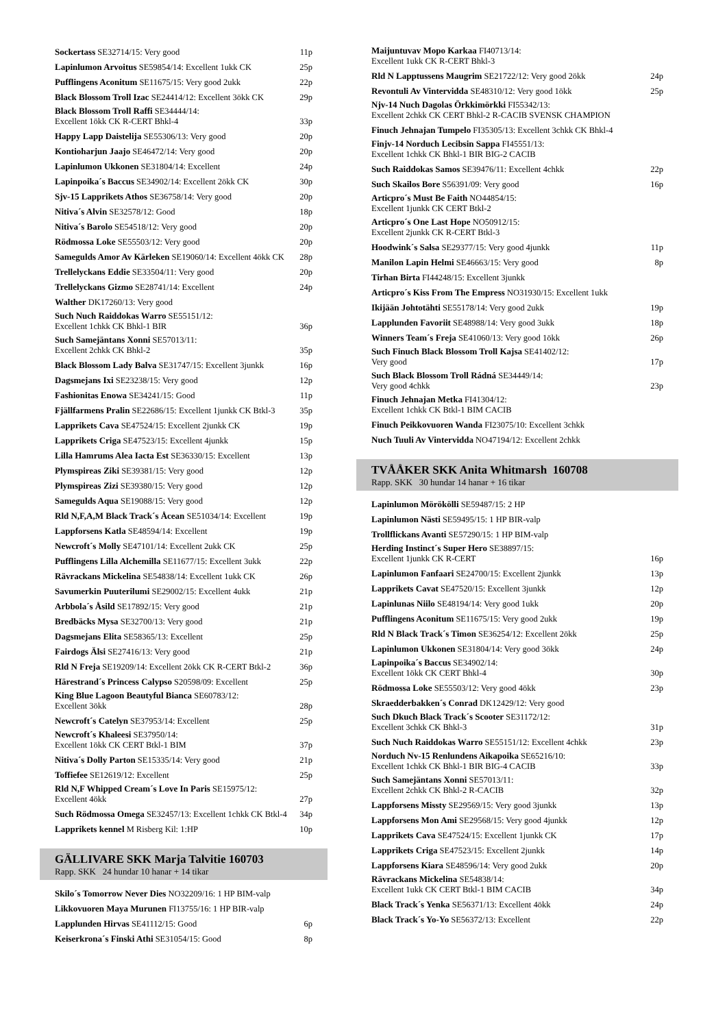Sockertass SE32714/15: Very good 11p
Lapinlumon Arvoitus SE59854/14: Excellent 1ukk CK 25p
Pufflingens Aconitum SE11675/15: Very good 2ukk 22p
Black Blossom Troll Izac SE24414/12: Excellent 3ökk CK 29p
Black Blossom Troll Raffi SE34444/14:
Excellent 1ökk CK R-CERT Bhkl-4 33p
Happy Lapp Daistelija SE55306/13: Very good 20p
Kontioharjun Jaajo SE46472/14: Very good 20p
Lapinlumon Ukkonen SE31804/14: Excellent 24p
Lapinpoika´s Baccus SE34902/14: Excellent 2ökk CK 30p
Sjv-15 Lapprikets Athos SE36758/14: Very good 20p
Nitiva´s Alvin SE32578/12: Good 18p
Nitiva´s Barolo SE54518/12: Very good 20p
Rödmossa Loke SE55503/12: Very good 20p
Samegulds Amor Av Kärleken SE19060/14: Excellent 4ökk CK 28p
Trellelyckans Eddie SE33504/11: Very good 20p
Trellelyckans Gizmo SE28741/14: Excellent 24p
Walther DK17260/13: Very good
Such Nuch Raiddokas Warro SE55151/12:
Excellent 1chkk CK Bhkl-1 BIR 36p
Such Samejäntans Xonni SE57013/11:
Excellent 2chkk CK Bhkl-2 35p
Black Blossom Lady Balva SE31747/15: Excellent 3junkk 16p
Dagsmejans Ixi SE23238/15: Very good 12p
Fashionitas Enowa SE34241/15: Good 11p
Fjällfarmens Pralin SE22686/15: Excellent 1junkk CK Btkl-3 35p
Lapprikets Cava SE47524/15: Excellent 2junkk CK 19p
Lapprikets Criga SE47523/15: Excellent 4junkk 15p
Lilla Hamrums Alea Iacta Est SE36330/15: Excellent 13p
Plymspireas Ziki SE39381/15: Very good 12p
Plymspireas Zizi SE39380/15: Very good 12p
Samegulds Aqua SE19088/15: Very good 12p
Rld N,F,A,M Black Track´s Åcean SE51034/14: Excellent 19p
Lappforsens Katla SE48594/14: Excellent 19p
Newcroft´s Molly SE47101/14: Excellent 2ukk CK 25p
Pufflingens Lilla Alchemilla SE11677/15: Excellent 3ukk 22p
Rävrackans Mickelina SE54838/14: Excellent 1ukk CK 26p
Savumerkin Puuterilumi SE29002/15: Excellent 4ukk 21p
Arbbola´s Åsild SE17892/15: Very good 21p
Bredbäcks Mysa SE32700/13: Very good 21p
Dagsmejans Elita SE58365/13: Excellent 25p
Fairdogs Älsi SE27416/13: Very good 21p
Rld N Freja SE19209/14: Excellent 2ökk CK R-CERT Btkl-2 36p
Härestrand´s Princess Calypso S20598/09: Excellent 25p
King Blue Lagoon Beautyful Bianca SE60783/12:
Excellent 3ökk 28p
Newcroft´s Catelyn SE37953/14: Excellent 25p
Newcroft´s Khaleesi SE37950/14:
Excellent 1ökk CK CERT Btkl-1 BIM 37p
Nitiva´s Dolly Parton SE15335/14: Very good 21p
Toffiefee SE12619/12: Excellent 25p
Rld N,F Whipped Cream´s Love In Paris SE15975/12:
Excellent 4ökk 27p
Such Rödmossa Omega SE32457/13: Excellent 1chkk CK Btkl-4 34p
Lapprikets kennel M Risberg Kil: 1:HP 10p
GÄLLIVARE SKK Marja Talvitie 160703
Rapp. SKK 24 hundar 10 hanar + 14 tikar
Skilo´s Tomorrow Never Dies NO32209/16: 1 HP BIM-valp
Likkovuoren Maya Murunen FI13755/16: 1 HP BIR-valp
Lapplunden Hirvas SE41112/15: Good 6p
Keiserkrona´s Finski Athi SE31054/15: Good 8p
Maijuntuvav Mopo Karkaa FI40713/14:
Excellent 1ukk CK R-CERT Bhkl-3
Rld N Lapptussens Maugrim SE21722/12: Very good 2ökk 24p
Revontuli Av Vintervidda SE48310/12: Very good 1ökk 25p
Njv-14 Nuch Dagolas Örkkimörkki FI55342/13:
Excellent 2chkk CK CERT Bhkl-2 R-CACIB SVENSK CHAMPION
Finuch Jehnajan Tumpelo FI35305/13: Excellent 3chkk CK Bhkl-4
Finjv-14 Norduch Lecibsin Sappa FI45551/13:
Excellent 1chkk CK Bhkl-1 BIR BIG-2 CACIB
Such Raiddokas Samos SE39476/11: Excellent 4chkk 22p
Such Skailos Bore S56391/09: Very good 16p
Articpro´s Must Be Faith NO44854/15:
Excellent 1junkk CK CERT Btkl-2
Articpro´s One Last Hope NO50912/15:
Excellent 2junkk CK R-CERT Btkl-3
Hoodwink´s Salsa SE29377/15: Very good 4junkk 11p
Manilon Lapin Helmi SE46663/15: Very good 8p
Tirhan Birta FI44248/15: Excellent 3junkk
Articpro´s Kiss From The Empress NO31930/15: Excellent 1ukk
Ikijään Johtotähti SE55178/14: Very good 2ukk 19p
Lapplunden Favoriit SE48988/14: Very good 3ukk 18p
Winners Team´s Freja SE41060/13: Very good 1ökk 26p
Such Finuch Black Blossom Troll Kajsa SE41402/12:
Very good 17p
Such Black Blossom Troll Rádná SE34449/14:
Very good 4chkk 23p
Finuch Jehnajan Metka FI41304/12:
Excellent 1chkk CK Btkl-1 BIM CACIB
Finuch Peikkovuoren Wanda FI23075/10: Excellent 3chkk
Nuch Tuuli Av Vintervidda NO47194/12: Excellent 2chkk
TVÅÅKER SKK Anita Whitmarsh 160708
Rapp. SKK 30 hundar 14 hanar + 16 tikar
Lapinlumon Mörökölli SE59487/15: 2 HP
Lapinlumon Nästi SE59495/15: 1 HP BIR-valp
Trollflickans Avanti SE57290/15: 1 HP BIM-valp
Herding Instinct´s Super Hero SE38897/15:
Excellent 1junkk CK R-CERT 16p
Lapinlumon Fanfaari SE24700/15: Excellent 2junkk 13p
Lapprikets Cavat SE47520/15: Excellent 3junkk 12p
Lapinlunas Niilo SE48194/14: Very good 1ukk 20p
Pufflingens Aconitum SE11675/15: Very good 2ukk 19p
Rld N Black Track´s Timon SE36254/12: Excellent 2ökk 25p
Lapinlumon Ukkonen SE31804/14: Very good 3ökk 24p
Lapinpoika´s Baccus SE34902/14:
Excellent 1ökk CK CERT Bhkl-4 30p
Rödmossa Loke SE55503/12: Very good 4ökk 23p
Skraedderbakken´s Conrad DK12429/12: Very good
Such Dkuch Black Track´s Scooter SE31172/12:
Excellent 3chkk CK Bhkl-3 31p
Such Nuch Raiddokas Warro SE55151/12: Excellent 4chkk 23p
Norduch Nv-15 Renlundens Aikapoika SE65216/10:
Excellent 1chkk CK Bhkl-1 BIR BIG-4 CACIB 33p
Such Samejäntans Xonni SE57013/11:
Excellent 2chkk CK Bhkl-2 R-CACIB 32p
Lappforsens Missty SE29569/15: Very good 3junkk 13p
Lappforsens Mon Ami SE29568/15: Very good 4junkk 12p
Lapprikets Cava SE47524/15: Excellent 1junkk CK 17p
Lapprikets Criga SE47523/15: Excellent 2junkk 14p
Lappforsens Kiara SE48596/14: Very good 2ukk 20p
Rävrackans Mickelina SE54838/14:
Excellent 1ukk CK CERT Btkl-1 BIM CACIB 34p
Black Track´s Yenka SE56371/13: Excellent 4ökk 24p
Black Track´s Yo-Yo SE56372/13: Excellent 22p